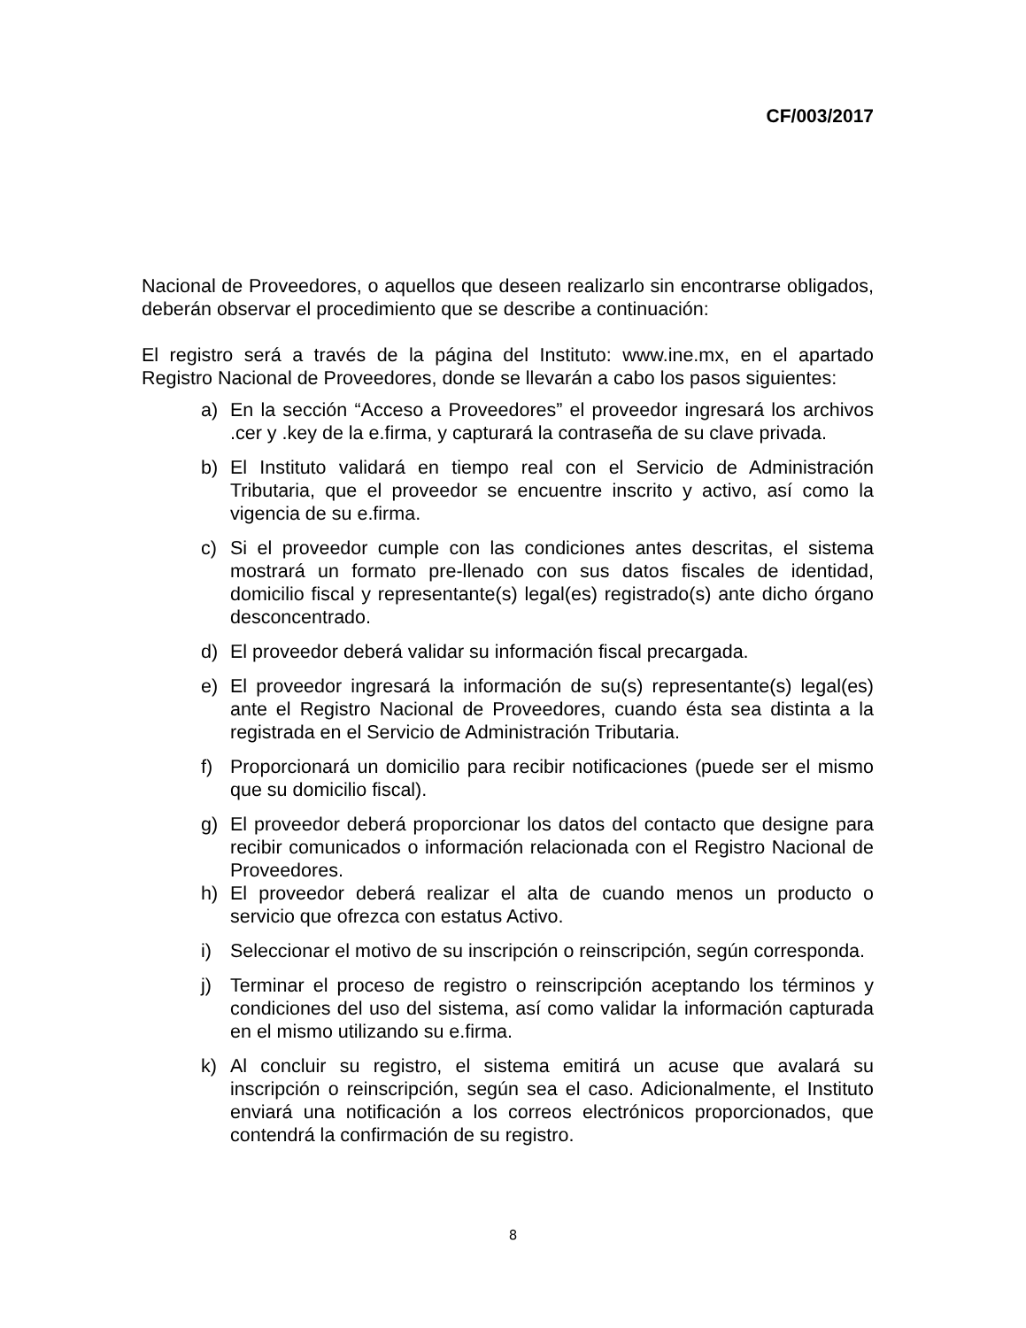CF/003/2017
Nacional de Proveedores, o aquellos que deseen realizarlo sin encontrarse obligados, deberán observar el procedimiento que se describe a continuación:
El registro será a través de la página del Instituto: www.ine.mx, en el apartado Registro Nacional de Proveedores, donde se llevarán a cabo los pasos siguientes:
a) En la sección “Acceso a Proveedores” el proveedor ingresará los archivos .cer y .key de la e.firma, y capturará la contraseña de su clave privada.
b) El Instituto validará en tiempo real con el Servicio de Administración Tributaria, que el proveedor se encuentre inscrito y activo, así como la vigencia de su e.firma.
c) Si el proveedor cumple con las condiciones antes descritas, el sistema mostrará un formato pre-llenado con sus datos fiscales de identidad, domicilio fiscal y representante(s) legal(es) registrado(s) ante dicho órgano desconcentrado.
d) El proveedor deberá validar su información fiscal precargada.
e) El proveedor ingresará la información de su(s) representante(s) legal(es) ante el Registro Nacional de Proveedores, cuando ésta sea distinta a la registrada en el Servicio de Administración Tributaria.
f) Proporcionará un domicilio para recibir notificaciones (puede ser el mismo que su domicilio fiscal).
g) El proveedor deberá proporcionar los datos del contacto que designe para recibir comunicados o información relacionada con el Registro Nacional de Proveedores.
h) El proveedor deberá realizar el alta de cuando menos un producto o servicio que ofrezca con estatus Activo.
i) Seleccionar el motivo de su inscripción o reinscripción, según corresponda.
j) Terminar el proceso de registro o reinscripción aceptando los términos y condiciones del uso del sistema, así como validar la información capturada en el mismo utilizando su e.firma.
k) Al concluir su registro, el sistema emitirá un acuse que avalará su inscripción o reinscripción, según sea el caso. Adicionalmente, el Instituto enviará una notificación a los correos electrónicos proporcionados, que contendrá la confirmación de su registro.
8